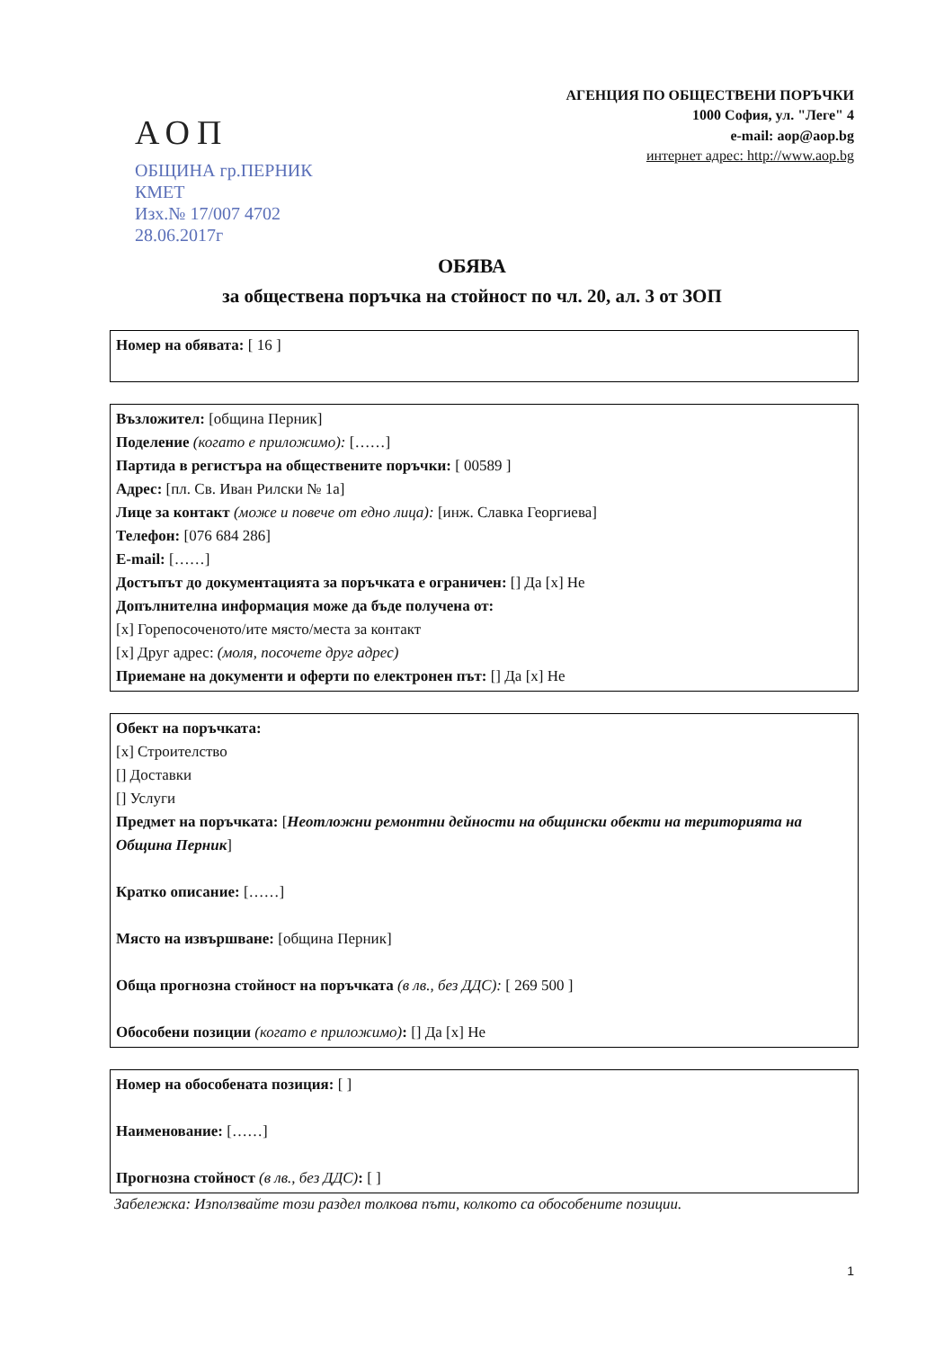АОП
ОБЩИНА гр.ПЕРНИК
КМЕТ
Изх.№ 17/007 4702
28.06.2017г
АГЕНЦИЯ ПО ОБЩЕСТВЕНИ ПОРЪЧКИ
1000 София, ул. "Леге" 4
e-mail: aop@aop.bg
интернет адрес: http://www.aop.bg
ОБЯВА
за обществена поръчка на стойност по чл. 20, ал. 3 от ЗОП
Номер на обявата: [ 16 ]
Възложител: [община Перник]
Поделение (когато е приложимо): [……]
Партида в регистъра на обществените поръчки: [ 00589 ]
Адрес: [пл. Св. Иван Рилски № 1а]
Лице за контакт (може и повече от едно лица): [инж. Славка Георгиева]
Телефон: [076 684 286]
E-mail: [……]
Достъпът до документацията за поръчката е ограничен: [] Да [x] Не
Допълнителна информация може да бъде получена от:
[x] Горепосоченото/ите място/места за контакт
[x] Друг адрес: (моля, посочете друг адрес)
Приемане на документи и оферти по електронен път: [] Да [x] Не
Обект на поръчката:
[x] Строителство
[] Доставки
[] Услуги
Предмет на поръчката: [Неотложни ремонтни дейности на общински обекти на територията на Община Перник]
Кратко описание: [……]
Място на извършване: [община Перник]
Обща прогнозна стойност на поръчката (в лв., без ДДС): [ 269 500 ]
Обособени позиции (когато е приложимо): [] Да [x] Не
Номер на обособената позиция: [ ]
Наименование: [……]
Прогнозна стойност (в лв., без ДДС): [ ]
Забележка: Използвайте този раздел толкова пъти, колкото са обособените позиции.
1